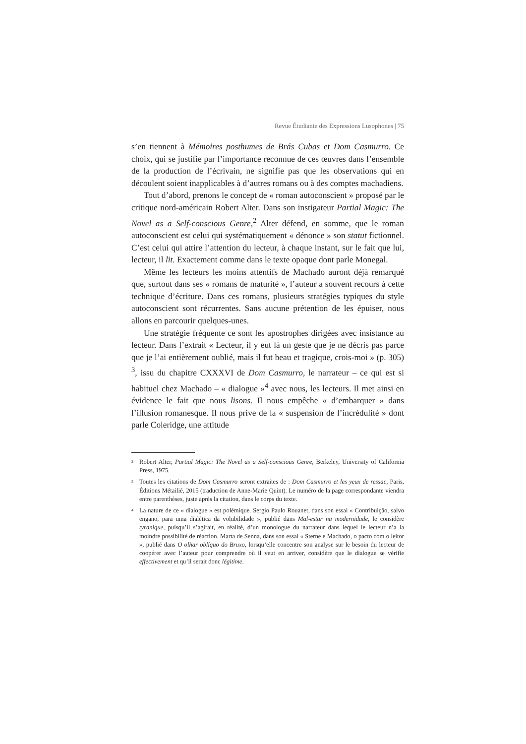Revue Étudiante des Expressions Lusophones | 75
s’en tiennent à Mémoires posthumes de Brás Cubas et Dom Casmurro. Ce choix, qui se justifie par l’importance reconnue de ces œuvres dans l’ensemble de la production de l’écrivain, ne signifie pas que les observations qui en découlent soient inapplicables à d’autres romans ou à des comptes machadiens.
Tout d’abord, prenons le concept de « roman autoconscient » proposé par le critique nord-américain Robert Alter. Dans son instigateur Partial Magic: The Novel as a Self-conscious Genre,<sup>2</sup> Alter défend, en somme, que le roman autoconscient est celui qui systématiquement « dénonce » son statut fictionnel. C’est celui qui attire l’attention du lecteur, à chaque instant, sur le fait que lui, lecteur, il lit. Exactement comme dans le texte opaque dont parle Monegal.
Même les lecteurs les moins attentifs de Machado auront déjà remarqué que, surtout dans ses « romans de maturité », l’auteur a souvent recours à cette technique d’écriture. Dans ces romans, plusieurs stratégies typiques du style autoconscient sont récurrentes. Sans aucune prétention de les épuiser, nous allons en parcourir quelques-unes.
Une stratégie fréquente ce sont les apostrophes dirigées avec insistance au lecteur. Dans l’extrait « Lecteur, il y eut là un geste que je ne décris pas parce que je l’ai entièrement oublié, mais il fut beau et tragique, crois-moi » (p. 305) <sup>3</sup>, issu du chapitre CXXXVI de Dom Casmurro, le narrateur – ce qui est si habituel chez Machado – « dialogue »<sup>4</sup> avec nous, les lecteurs. Il met ainsi en évidence le fait que nous lisons. Il nous empêche « d’embarquer » dans l’illusion romanesque. Il nous prive de la « suspension de l’incrédulité » dont parle Coleridge, une attitude
<sup>2</sup> Robert Alter, Partial Magic: The Novel as a Self-conscious Genre, Berkeley, University of California Press, 1975.
<sup>3</sup> Toutes les citations de Dom Casmurro seront extraites de : Dom Casmurro et les yeux de ressac, Paris, Éditions Métailié, 2015 (traduction de Anne-Marie Quint). Le numéro de la page correspondante viendra entre parenthèses, juste après la citation, dans le corps du texte.
<sup>4</sup> La nature de ce « dialogue » est polémique. Sergio Paulo Rouanet, dans son essai « Contribuição, salvo engano, para uma dialética da volubilidade », publié dans Mal-estar na modernidade, le considère tyranique, puisqu’il s’agirait, en réalité, d’un monologue du narrateur dans lequel le lecteur n’a la moindre possibilité de réaction. Marta de Senna, dans son essai « Sterne e Machado, o pacto com o leitor », publié dans O olhar oblíquo do Bruxo, lorsqu’elle concentre son analyse sur le besoin du lecteur de coopérer avec l’auteur pour comprendre où il veut en arriver, considère que le dialogue se vérifie effectivement et qu’il serait donc légitime.